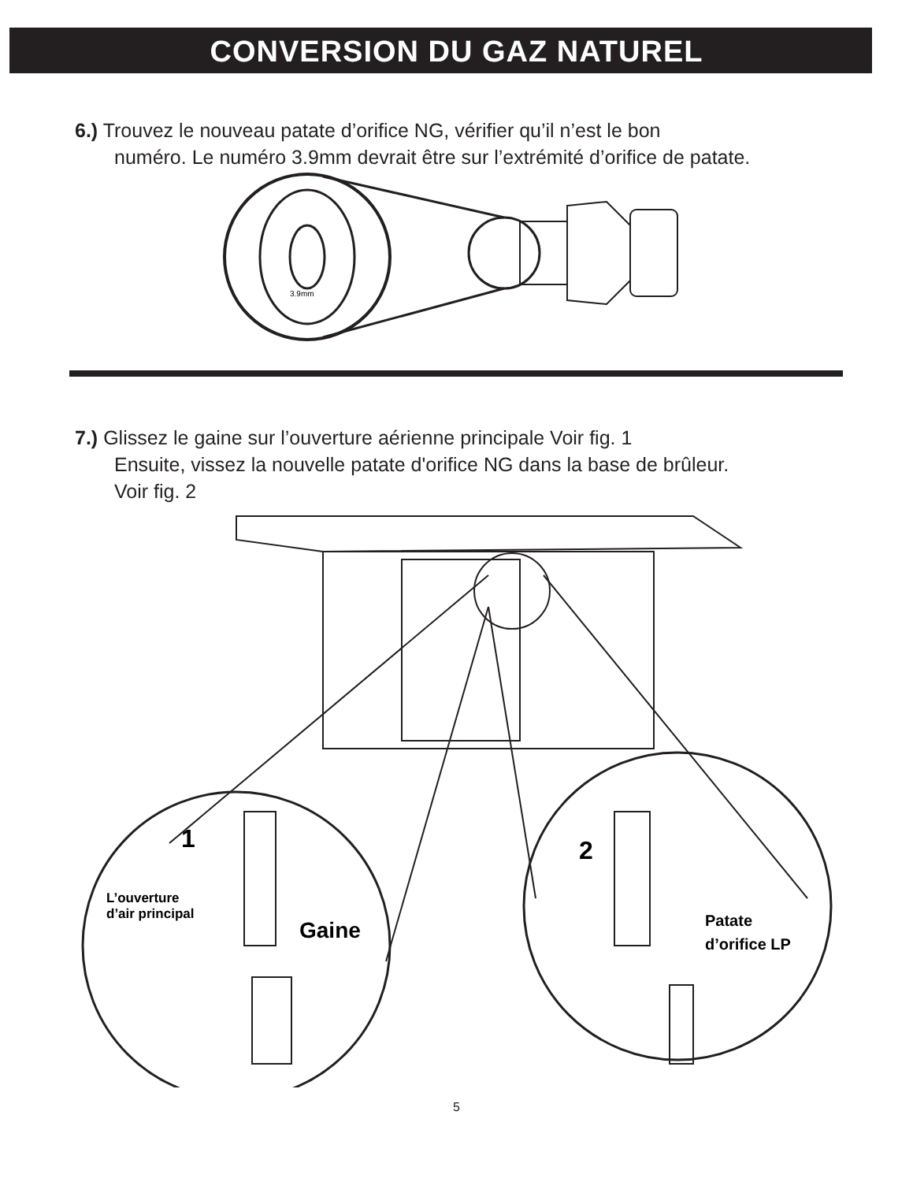CONVERSION DU GAZ NATUREL
6.) Trouvez le nouveau patate d’orifice NG, vérifier qu’il n’est le bon
numéro. Le numéro 3.9mm devrait être sur l’extrémité d’orifice de patate.
3.9mm
7.) Glissez le gaine sur l’ouverture aérienne principale Voir fig. 1
Ensuite, vissez la nouvelle patate d'orifice NG dans la base de brûleur.
Voir fig. 2
1
L’ouverture
d’air principal
Gaine
2
Patate
d’orifice LP
5